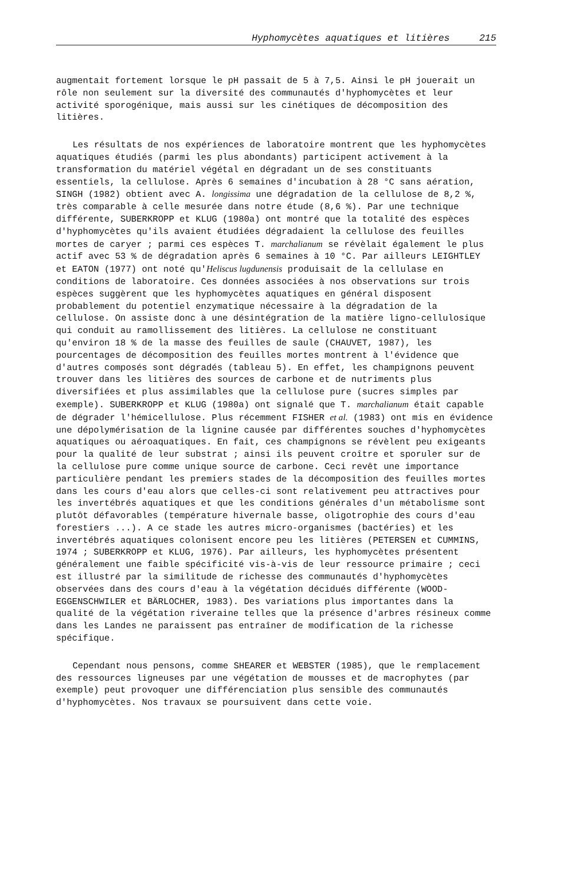Hyphomycètes aquatiques et litières 215
augmentait fortement lorsque le pH passait de 5 à 7,5. Ainsi le pH jouerait un rôle non seulement sur la diversité des communautés d'hyphomycètes et leur activité sporogénique, mais aussi sur les cinétiques de décomposition des litières.
Les résultats de nos expériences de laboratoire montrent que les hyphomycètes aquatiques étudiés (parmi les plus abondants) participent activement à la transformation du matériel végétal en dégradant un de ses constituants essentiels, la cellulose. Après 6 semaines d'incubation à 28 °C sans aération, SINGH (1982) obtient avec A. longissima une dégradation de la cellulose de 8,2 %, très comparable à celle mesurée dans notre étude (8,6 %). Par une technique différente, SUBERKROPP et KLUG (1980a) ont montré que la totalité des espèces d'hyphomycètes qu'ils avaient étudiées dégradaient la cellulose des feuilles mortes de caryer ; parmi ces espèces T. marchalianum se révèlait également le plus actif avec 53 % de dégradation après 6 semaines à 10 °C. Par ailleurs LEIGHTLEY et EATON (1977) ont noté qu'Heliscus lugdunensis produisait de la cellulase en conditions de laboratoire. Ces données associées à nos observations sur trois espèces suggèrent que les hyphomycètes aquatiques en général disposent probablement du potentiel enzymatique nécessaire à la dégradation de la cellulose. On assiste donc à une désintégration de la matière ligno-cellulosique qui conduit au ramollissement des litières. La cellulose ne constituant qu'environ 18 % de la masse des feuilles de saule (CHAUVET, 1987), les pourcentages de décomposition des feuilles mortes montrent à l'évidence que d'autres composés sont dégradés (tableau 5). En effet, les champignons peuvent trouver dans les litières des sources de carbone et de nutriments plus diversifiées et plus assimilables que la cellulose pure (sucres simples par exemple). SUBERKROPP et KLUG (1980a) ont signalé que T. marchalianum était capable de dégrader l'hémicellulose. Plus récemment FISHER et al. (1983) ont mis en évidence une dépolymérisation de la lignine causée par différentes souches d'hyphomycètes aquatiques ou aéroaquatiques. En fait, ces champignons se révèlent peu exigeants pour la qualité de leur substrat ; ainsi ils peuvent croître et sporuler sur de la cellulose pure comme unique source de carbone. Ceci revêt une importance particulière pendant les premiers stades de la décomposition des feuilles mortes dans les cours d'eau alors que celles-ci sont relativement peu attractives pour les invertébrés aquatiques et que les conditions générales d'un métabolisme sont plutôt défavorables (température hivernale basse, oligotrophie des cours d'eau forestiers ...). A ce stade les autres micro-organismes (bactéries) et les invertébrés aquatiques colonisent encore peu les litières (PETERSEN et CUMMINS, 1974 ; SUBERKROPP et KLUG, 1976). Par ailleurs, les hyphomycètes présentent généralement une faible spécificité vis-à-vis de leur ressource primaire ; ceci est illustré par la similitude de richesse des communautés d'hyphomycètes observées dans des cours d'eau à la végétation décidués différente (WOOD-EGGENSCHWILER et BÄRLOCHER, 1983). Des variations plus importantes dans la qualité de la végétation riveraine telles que la présence d'arbres résineux comme dans les Landes ne paraissent pas entraîner de modification de la richesse spécifique.
Cependant nous pensons, comme SHEARER et WEBSTER (1985), que le remplacement des ressources ligneuses par une végétation de mousses et de macrophytes (par exemple) peut provoquer une différenciation plus sensible des communautés d'hyphomycètes. Nos travaux se poursuivent dans cette voie.